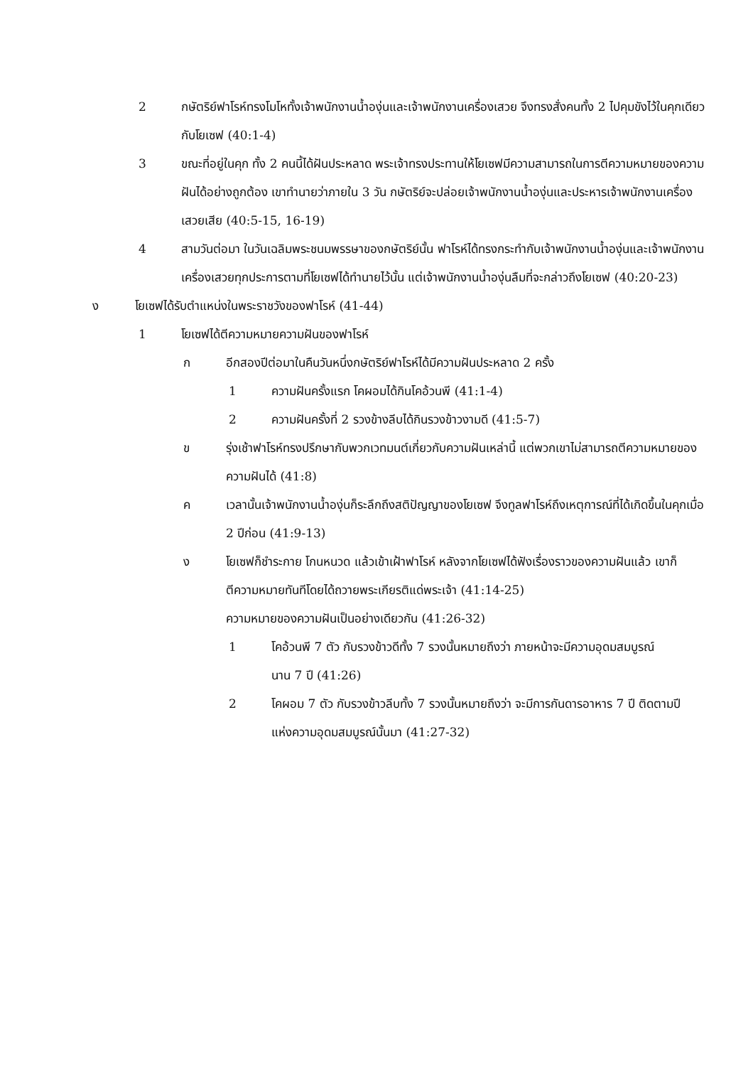2 กษัตริย์ฟาโรห์ทรงโมโหทั้งเจ้าพนักงานน้ำองุ่นและเจ้าพนักงานเครื่องเสวย จึงทรงสั่งคนทั้ง 2 ไปคุมขังไว้ในคุกเดียวกับโยเซฟ (40:1-4)
3 ขณะที่อยู่ในคุก ทั้ง 2 คนนี้ได้ฝันประหลาด พระเจ้าทรงประทานให้โยเซฟมีความสามารถในการตีความหมายของความฝันได้อย่างถูกต้อง เขาทำนายว่าภายใน 3 วัน กษัตริย์จะปล่อยเจ้าพนักงานน้ำองุ่นและประหารเจ้าพนักงานเครื่องเสวยเสีย (40:5-15, 16-19)
4 สามวันต่อมา ในวันเฉลิมพระชนมพรรษาของกษัตริย์นั้น ฟาโรห์ได้ทรงกระทำกับเจ้าพนักงานน้ำองุ่นและเจ้าพนักงานเครื่องเสวยทุกประการตามที่โยเซฟได้ทำนายไว้นั้น แต่เจ้าพนักงานน้ำองุ่นลืมที่จะกล่าวถึงโยเซฟ (40:20-23)
ง โยเซฟได้รับตำแหน่งในพระราชวังของฟาโรห์ (41-44)
1 โยเซฟได้ตีความหมายความฝันของฟาโรห์
ก อีกสองปีต่อมาในคืนวันหนึ่งกษัตริย์ฟาโรห์ได้มีความฝันประหลาด 2 ครั้ง
1 ความฝันครั้งแรก โคผอมได้กินโคอ้วนพี (41:1-4)
2 ความฝันครั้งที่ 2 รวงข้างลีบได้กินรวงข้าวงามดี (41:5-7)
ข รุ่งเช้าฟาโรห์ทรงปรึกษากับพวกเวทมนต์เกี่ยวกับความฝันเหล่านี้ แต่พวกเขาไม่สามารถตีความหมายของความฝันได้ (41:8)
ค เวลานั้นเจ้าพนักงานน้ำองุ่นก็ระลึกถึงสติปัญญาของโยเซฟ จึงทูลฟาโรห์ถึงเหตุการณ์ที่ได้เกิดขึ้นในคุกเมื่อ 2 ปีก่อน (41:9-13)
ง โยเซฟก็ชำระกาย โกนหนวด แล้วเข้าเฝ้าฟาโรห์ หลังจากโยเซฟได้ฟังเรื่องราวของความฝันแล้ว เขาก็ตีความหมายทันทีโดยได้ถวายพระเกียรติแด่พระเจ้า (41:14-25)
ความหมายของความฝันเป็นอย่างเดียวกัน (41:26-32)
1 โคอ้วนพี 7 ตัว กับรวงข้าวดีทั้ง 7 รวงนั้นหมายถึงว่า ภายหน้าจะมีความอุดมสมบูรณ์นาน 7 ปี (41:26)
2 โคผอม 7 ตัว กับรวงข้าวลีบทั้ง 7 รวงนั้นหมายถึงว่า จะมีการกันดารอาหาร 7 ปี ติดตามปีแห่งความอุดมสมบูรณ์นั้นมา (41:27-32)